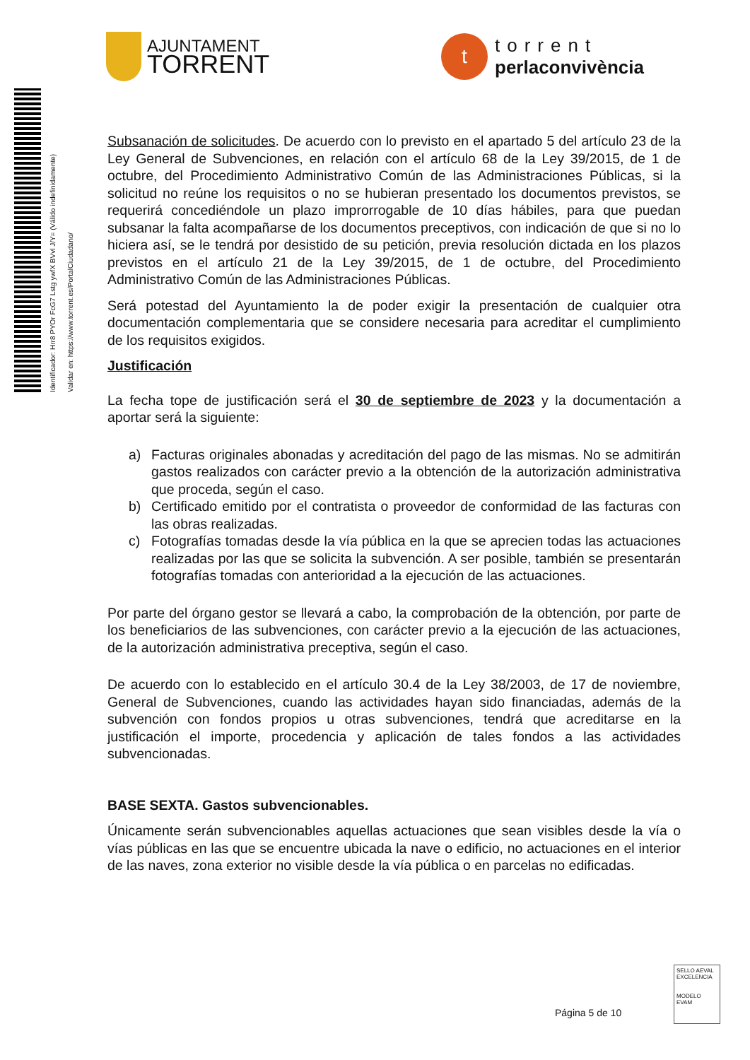AJUNTAMENT
TORRENT
t
torrent
perlaconvivència
Identificador: Hrr8 PYOr FcG7 Lstg ywfX BVvl J/Y= (Válido indefinidamente)
Validar en: https://www.torrent.es/PortalCiudadano/
Subsanación de solicitudes. De acuerdo con lo previsto en el apartado 5 del artículo 23 de la Ley General de Subvenciones, en relación con el artículo 68 de la Ley 39/2015, de 1 de octubre, del Procedimiento Administrativo Común de las Administraciones Públicas, si la solicitud no reúne los requisitos o no se hubieran presentado los documentos previstos, se requerirá concediéndole un plazo improrrogable de 10 días hábiles, para que puedan subsanar la falta acompañarse de los documentos preceptivos, con indicación de que si no lo hiciera así, se le tendrá por desistido de su petición, previa resolución dictada en los plazos previstos en el artículo 21 de la Ley 39/2015, de 1 de octubre, del Procedimiento Administrativo Común de las Administraciones Públicas.
Será potestad del Ayuntamiento la de poder exigir la presentación de cualquier otra documentación complementaria que se considere necesaria para acreditar el cumplimiento de los requisitos exigidos.
Justificación
La fecha tope de justificación será el 30 de septiembre de 2023 y la documentación a aportar será la siguiente:
a) Facturas originales abonadas y acreditación del pago de las mismas. No se admitirán gastos realizados con carácter previo a la obtención de la autorización administrativa que proceda, según el caso.
b) Certificado emitido por el contratista o proveedor de conformidad de las facturas con las obras realizadas.
c) Fotografías tomadas desde la vía pública en la que se aprecien todas las actuaciones realizadas por las que se solicita la subvención. A ser posible, también se presentarán fotografías tomadas con anterioridad a la ejecución de las actuaciones.
Por parte del órgano gestor se llevará a cabo, la comprobación de la obtención, por parte de los beneficiarios de las subvenciones, con carácter previo a la ejecución de las actuaciones, de la autorización administrativa preceptiva, según el caso.
De acuerdo con lo establecido en el artículo 30.4 de la Ley 38/2003, de 17 de noviembre, General de Subvenciones, cuando las actividades hayan sido financiadas, además de la subvención con fondos propios u otras subvenciones, tendrá que acreditarse en la justificación el importe, procedencia y aplicación de tales fondos a las actividades subvencionadas.
BASE SEXTA. Gastos subvencionables.
Únicamente serán subvencionables aquellas actuaciones que sean visibles desde la vía o vías públicas en las que se encuentre ubicada la nave o edificio, no actuaciones en el interior de las naves, zona exterior no visible desde la vía pública o en parcelas no edificadas.
Página 5 de 10
SELLO AEVAL EXCELENCIA
MODELO EVAM